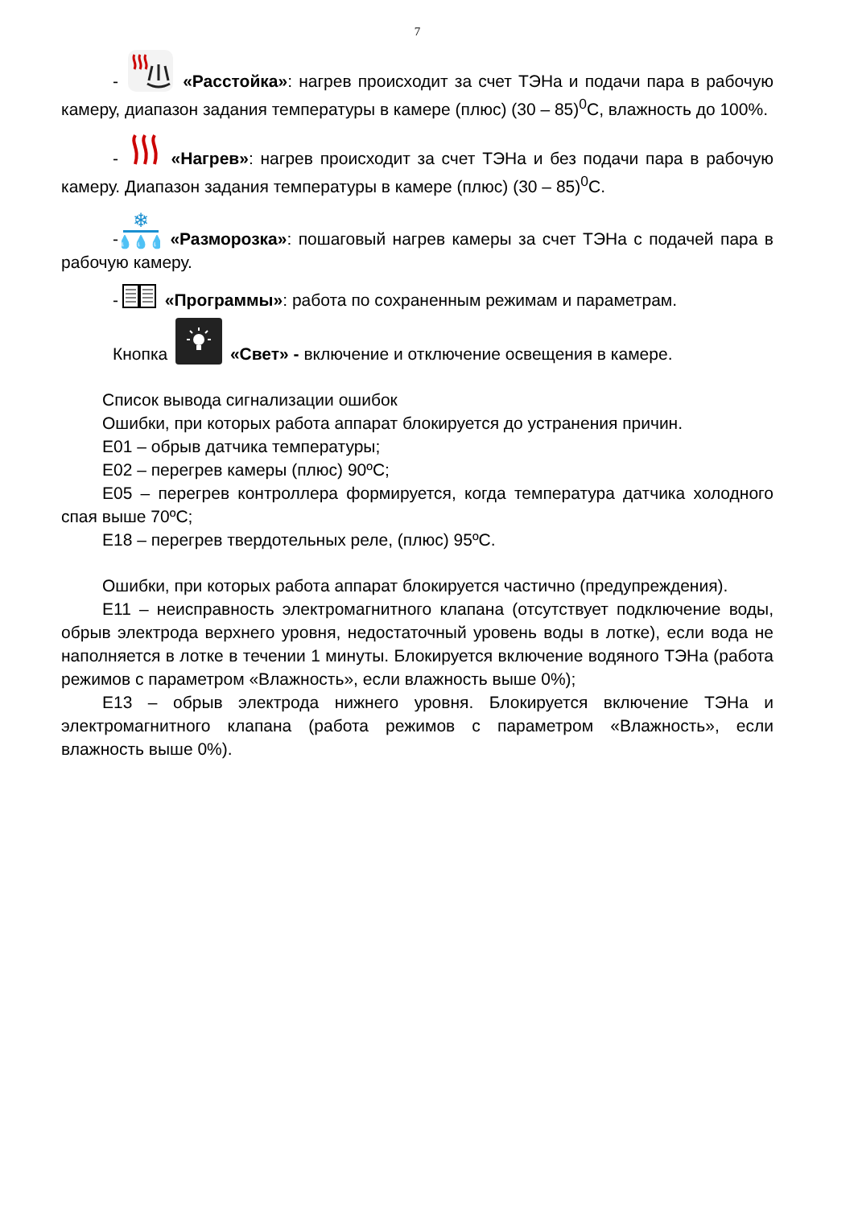7
- «Расстойка»: нагрев происходит за счет ТЭНа и подачи пара в рабочую камеру, диапазон задания температуры в камере (плюс) (30 – 85)<sup>0</sup>С, влажность до 100%.
- «Нагрев»: нагрев происходит за счет ТЭНа и без подачи пара в рабочую камеру. Диапазон задания температуры в камере (плюс) (30 – 85)<sup>0</sup>С.
-
❄
💧💧💧
«Разморозка»: пошаговый нагрев камеры за счет ТЭНа с подачей пара в рабочую камеру.
- «Программы»: работа по сохраненным режимам и параметрам.
Кнопка «Свет» - включение и отключение освещения в камере.
Список вывода сигнализации ошибок
Ошибки, при которых работа аппарат блокируется до устранения причин.
Е01 – обрыв датчика температуры;
Е02 – перегрев камеры (плюс) 90ºС;
Е05 – перегрев контроллера формируется, когда температура датчика холодного спая выше 70ºС;
Е18 – перегрев твердотельных реле, (плюс) 95ºС.
Ошибки, при которых работа аппарат блокируется частично (предупреждения).
Е11 – неисправность электромагнитного клапана (отсутствует подключение воды, обрыв электрода верхнего уровня, недостаточный уровень воды в лотке), если вода не наполняется в лотке в течении 1 минуты. Блокируется включение водяного ТЭНа (работа режимов с параметром «Влажность», если влажность выше 0%);
Е13 – обрыв электрода нижнего уровня. Блокируется включение ТЭНа и электромагнитного клапана (работа режимов с параметром «Влажность», если влажность выше 0%).